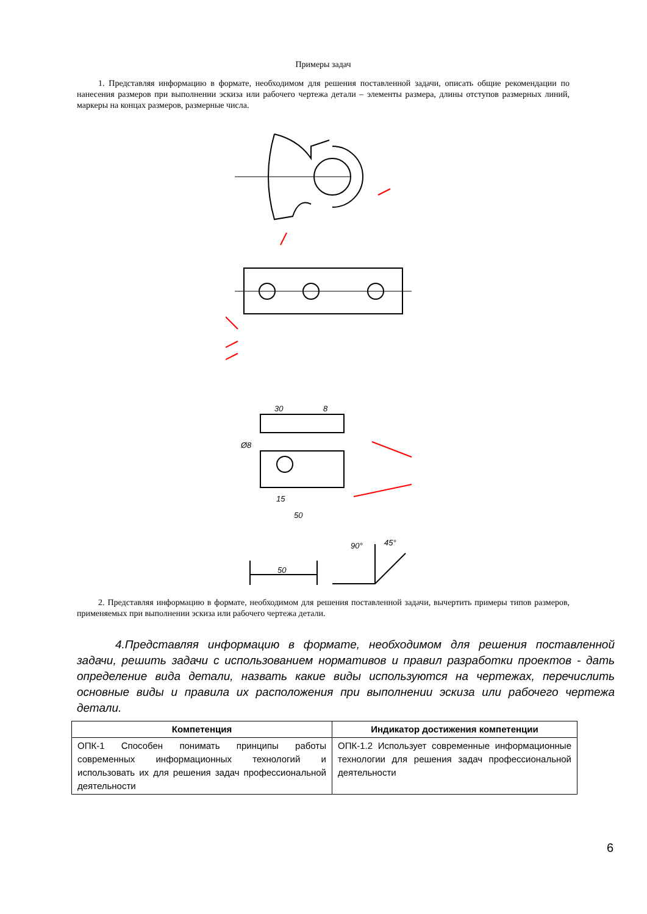Примеры задач
1. Представляя информацию в формате, необходимом для решения поставленной задачи, описать общие рекомендации по нанесения размеров при выполнении эскиза или рабочего чертежа детали – элементы размера, длины отступов размерных линий, маркеры на концах размеров, размерные числа.
30
8
Ø8
15
50
50
90°
45°
2. Представляя информацию в формате, необходимом для решения поставленной задачи, вычертить примеры типов размеров, применяемых при выполнении эскиза или рабочего чертежа детали.
4.Представляя информацию в формате, необходимом для решения поставленной задачи, решить задачи с использованием нормативов и правил разработки проектов - дать определение вида детали, назвать какие виды используются на чертежах, перечислить основные виды и правила их расположения при выполнении эскиза или рабочего чертежа детали.
| Компетенция | Индикатор достижения компетенции |
| --- | --- |
| ОПК-1 Способен понимать принципы работы современных информационных технологий и использовать их для решения задач профессиональной деятельности | ОПК-1.2 Использует современные информационные технологии для решения задач профессиональной деятельности |
6